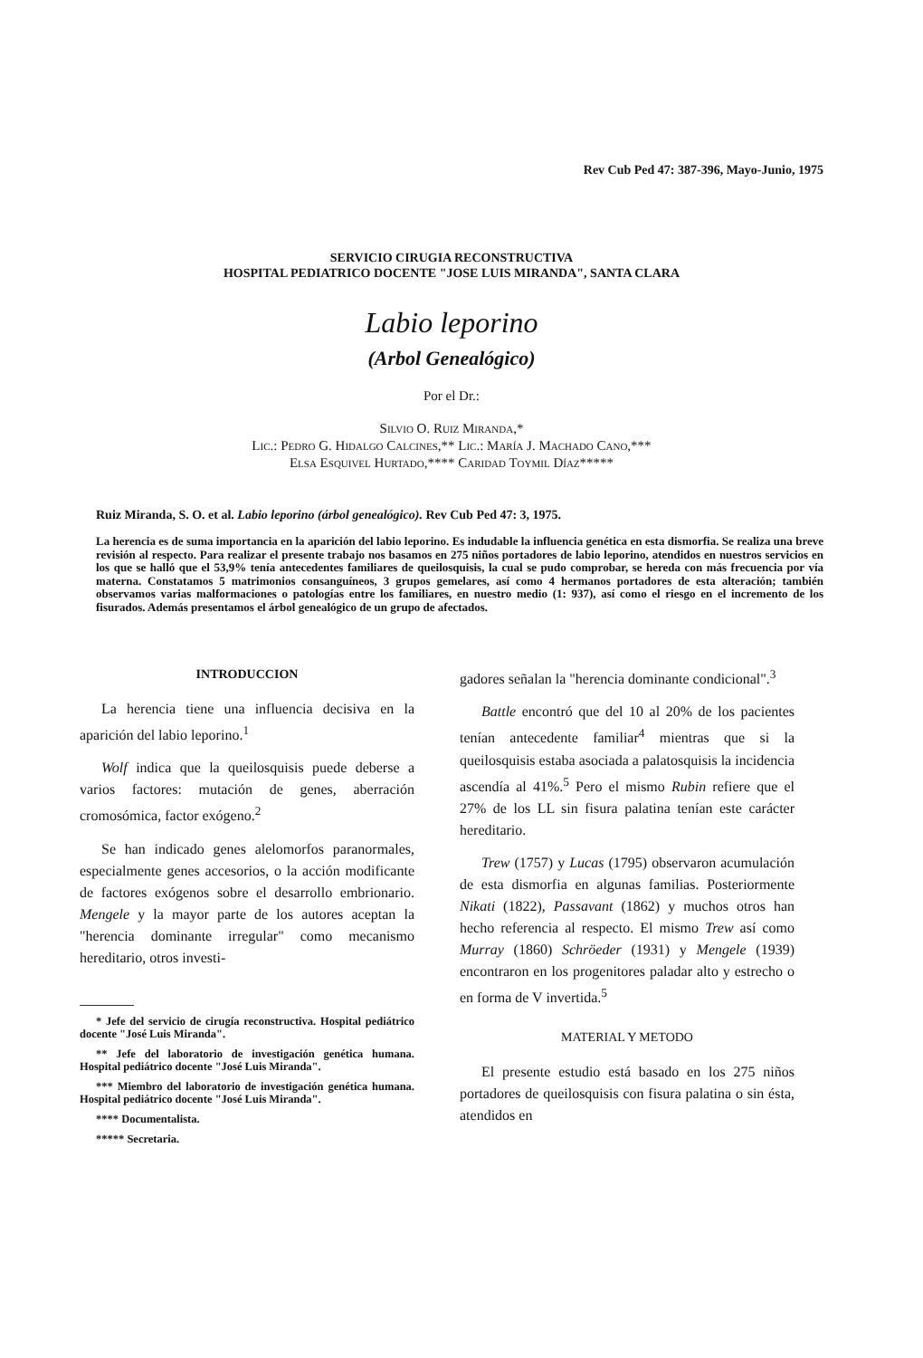Rev Cub Ped 47: 387-396, Mayo-Junio, 1975
SERVICIO CIRUGIA RECONSTRUCTIVA
HOSPITAL PEDIATRICO DOCENTE "JOSE LUIS MIRANDA", SANTA CLARA
Labio leporino
(Arbol Genealógico)
Por el Dr.:
Silvio O. Ruiz Miranda,*
Lic.: Pedro G. Hidalgo Calcines,** Lic.: María J. Machado Cano,***
Elsa Esquivel Hurtado,**** Caridad Toymil Díaz*****
Ruiz Miranda, S. O. et al. Labio leporino (árbol genealógico). Rev Cub Ped 47: 3, 1975.
La herencia es de suma importancia en la aparición del labio leporino. Es indudable la influencia genética en esta dismorfia. Se realiza una breve revisión al respecto. Para realizar el presente trabajo nos basamos en 275 niños portadores de labio leporino, atendidos en nuestros servicios en los que se halló que el 53,9% tenía antecedentes familiares de queilosquisis, la cual se pudo comprobar, se hereda con más frecuencia por vía materna. Constatamos 5 matrimonios consanguíneos, 3 grupos gemelares, así como 4 hermanos portadores de esta alteración; también observamos varias malformaciones o patologías entre los familiares, en nuestro medio (1: 937), así como el riesgo en el incremento de los fisurados. Además presentamos el árbol genealógico de un grupo de afectados.
INTRODUCCION
La herencia tiene una influencia decisiva en la aparición del labio leporino.<sup>1</sup>
Wolf indica que la queilosquisis puede deberse a varios factores: mutación de genes, aberración cromosómica, factor exógeno.<sup>2</sup>
Se han indicado genes alelomorfos paranormales, especialmente genes accesorios, o la acción modificante de factores exógenos sobre el desarrollo embrionario. Mengele y la mayor parte de los autores aceptan la "herencia dominante irregular" como mecanismo hereditario, otros investi-
* Jefe del servicio de cirugía reconstructiva. Hospital pediátrico docente "José Luis Miranda".
** Jefe del laboratorio de investigación genética humana. Hospital pediátrico docente "José Luis Miranda".
*** Miembro del laboratorio de investigación genética humana. Hospital pediátrico docente "José Luis Miranda".
**** Documentalista.
***** Secretaria.
gadores señalan la "herencia dominante condicional".<sup>3</sup>
Battle encontró que del 10 al 20% de los pacientes tenían antecedente familiar<sup>4</sup> mientras que si la queilosquisis estaba asociada a palatosquisis la incidencia ascendía al 41%.<sup>5</sup> Pero el mismo Rubin refiere que el 27% de los LL sin fisura palatina tenían este carácter hereditario.
Trew (1757) y Lucas (1795) observaron acumulación de esta dismorfia en algunas familias. Posteriormente Nikati (1822), Passavant (1862) y muchos otros han hecho referencia al respecto. El mismo Trew así como Murray (1860) Schröeder (1931) y Mengele (1939) encontraron en los progenitores paladar alto y estrecho o en forma de V invertida.<sup>5</sup>
MATERIAL Y METODO
El presente estudio está basado en los 275 niños portadores de queilosquisis con fisura palatina o sin ésta, atendidos en